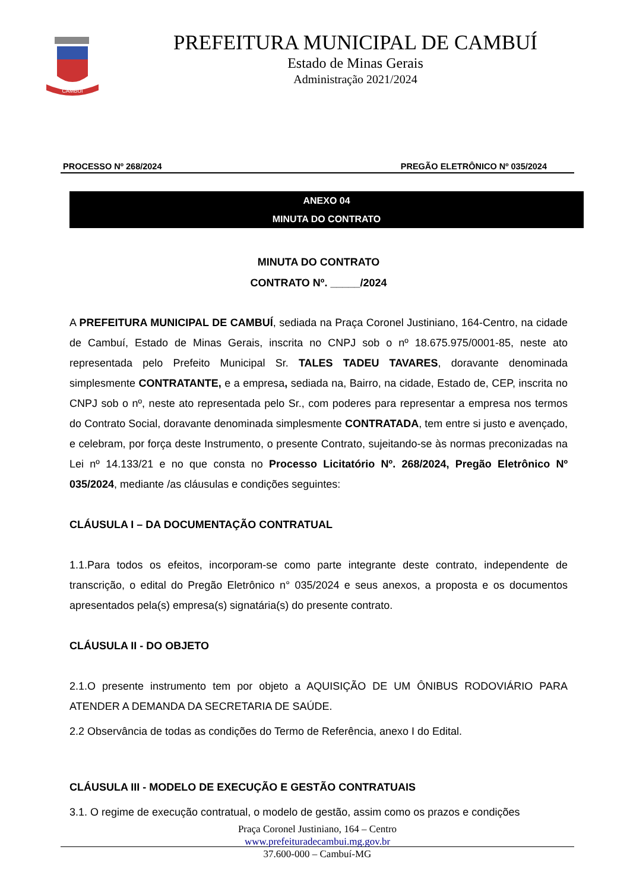CAMBUI
PREFEITURA MUNICIPAL DE CAMBUÍ
Estado de Minas Gerais
Administração 2021/2024
PROCESSO Nº 268/2024 PREGÃO ELETRÔNICO Nº 035/2024
ANEXO 04
MINUTA DO CONTRATO
MINUTA DO CONTRATO
CONTRATO Nº. _____/2024
A PREFEITURA MUNICIPAL DE CAMBUÍ, sediada na Praça Coronel Justiniano, 164-Centro, na cidade de Cambuí, Estado de Minas Gerais, inscrita no CNPJ sob o nº 18.675.975/0001-85, neste ato representada pelo Prefeito Municipal Sr. TALES TADEU TAVARES, doravante denominada simplesmente CONTRATANTE, e a empresa, sediada na, Bairro, na cidade, Estado de, CEP, inscrita no CNPJ sob o nº, neste ato representada pelo Sr., com poderes para representar a empresa nos termos do Contrato Social, doravante denominada simplesmente CONTRATADA, tem entre si justo e avençado, e celebram, por força deste Instrumento, o presente Contrato, sujeitando-se às normas preconizadas na Lei nº 14.133/21 e no que consta no Processo Licitatório Nº. 268/2024, Pregão Eletrônico Nº 035/2024, mediante /as cláusulas e condições seguintes:
CLÁUSULA I – DA DOCUMENTAÇÃO CONTRATUAL
1.1.Para todos os efeitos, incorporam-se como parte integrante deste contrato, independente de transcrição, o edital do Pregão Eletrônico n° 035/2024 e seus anexos, a proposta e os documentos apresentados pela(s) empresa(s) signatária(s) do presente contrato.
CLÁUSULA II - DO OBJETO
2.1.O presente instrumento tem por objeto a AQUISIÇÃO DE UM ÔNIBUS RODOVIÁRIO PARA ATENDER A DEMANDA DA SECRETARIA DE SAÚDE.
2.2 Observância de todas as condições do Termo de Referência, anexo I do Edital.
CLÁUSULA III - MODELO DE EXECUÇÃO E GESTÃO CONTRATUAIS
3.1. O regime de execução contratual, o modelo de gestão, assim como os prazos e condições
Praça Coronel Justiniano, 164 – Centro
www.prefeituradecambui.mg.gov.br
37.600-000 – Cambuí-MG